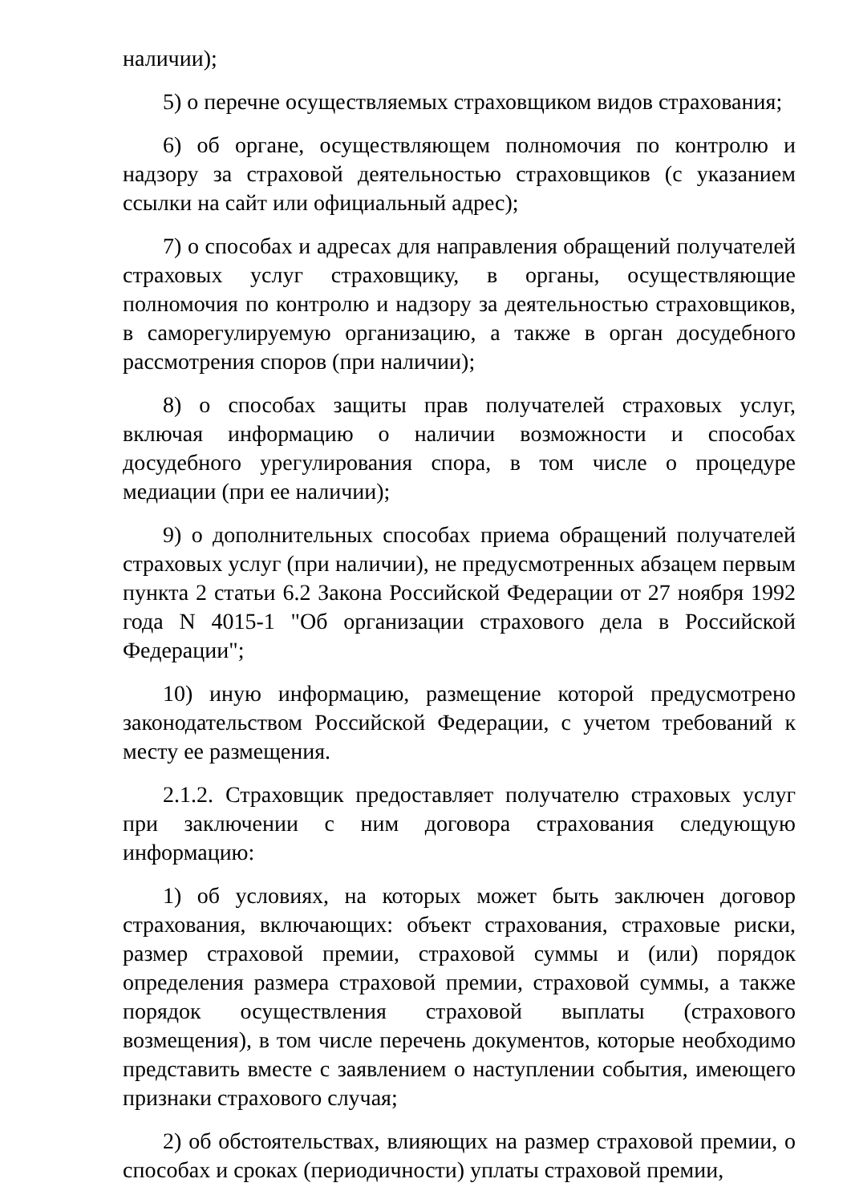наличии);
5) о перечне осуществляемых страховщиком видов страхования;
6) об органе, осуществляющем полномочия по контролю и надзору за страховой деятельностью страховщиков (с указанием ссылки на сайт или официальный адрес);
7) о способах и адресах для направления обращений получателей страховых услуг страховщику, в органы, осуществляющие полномочия по контролю и надзору за деятельностью страховщиков, в саморегулируемую организацию, а также в орган досудебного рассмотрения споров (при наличии);
8) о способах защиты прав получателей страховых услуг, включая информацию о наличии возможности и способах досудебного урегулирования спора, в том числе о процедуре медиации (при ее наличии);
9) о дополнительных способах приема обращений получателей страховых услуг (при наличии), не предусмотренных абзацем первым пункта 2 статьи 6.2 Закона Российской Федерации от 27 ноября 1992 года N 4015-1 "Об организации страхового дела в Российской Федерации";
10) иную информацию, размещение которой предусмотрено законодательством Российской Федерации, с учетом требований к месту ее размещения.
2.1.2. Страховщик предоставляет получателю страховых услуг при заключении с ним договора страхования следующую информацию:
1) об условиях, на которых может быть заключен договор страхования, включающих: объект страхования, страховые риски, размер страховой премии, страховой суммы и (или) порядок определения размера страховой премии, страховой суммы, а также порядок осуществления страховой выплаты (страхового возмещения), в том числе перечень документов, которые необходимо представить вместе с заявлением о наступлении события, имеющего признаки страхового случая;
2) об обстоятельствах, влияющих на размер страховой премии, о способах и сроках (периодичности) уплаты страховой премии,